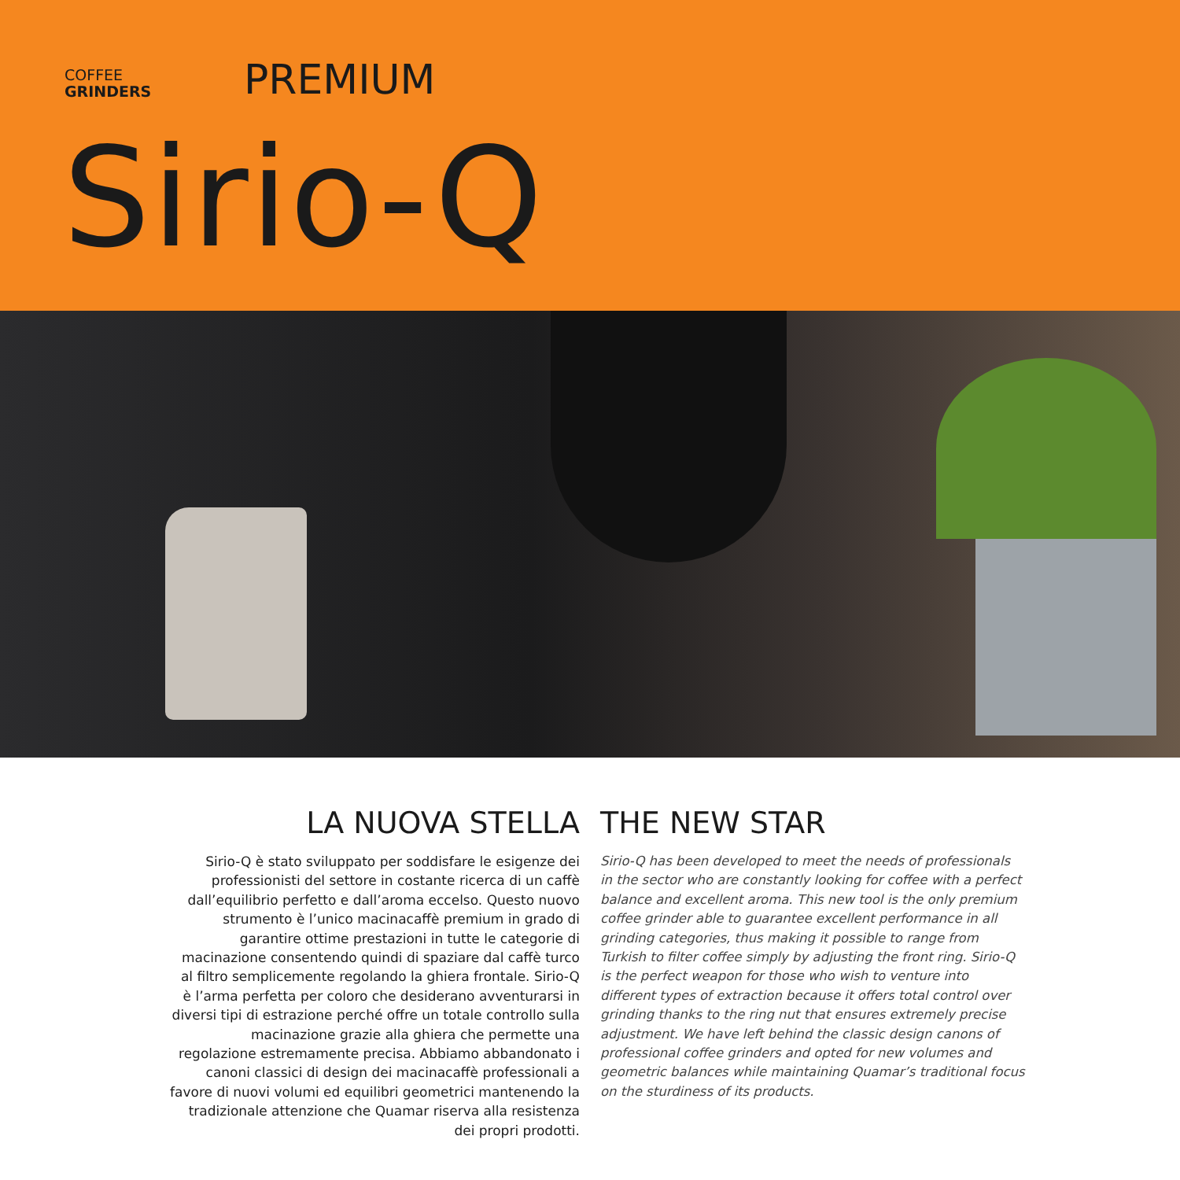COFFEE
GRINDERS
PREMIUM
Sirio-Q
LA NUOVA STELLA
Sirio-Q è stato sviluppato per soddisfare le esigenze dei professionisti del settore in costante ricerca di un caffè dall’equilibrio perfetto e dall’aroma eccelso. Questo nuovo strumento è l’unico macinacaffè premium in grado di garantire ottime prestazioni in tutte le categorie di macinazione consentendo quindi di spaziare dal caffè turco al filtro semplicemente regolando la ghiera frontale. Sirio-Q è l’arma perfetta per coloro che desiderano avventurarsi in diversi tipi di estrazione perché offre un totale controllo sulla macinazione grazie alla ghiera che permette una regolazione estremamente precisa. Abbiamo abbandonato i canoni classici di design dei macinacaffè professionali a favore di nuovi volumi ed equilibri geometrici mantenendo la tradizionale attenzione che Quamar riserva alla resistenza dei propri prodotti.
THE NEW STAR
Sirio-Q has been developed to meet the needs of professionals in the sector who are constantly looking for coffee with a perfect balance and excellent aroma. This new tool is the only premium coffee grinder able to guarantee excellent performance in all grinding categories, thus making it possible to range from Turkish to filter coffee simply by adjusting the front ring. Sirio-Q is the perfect weapon for those who wish to venture into different types of extraction because it offers total control over grinding thanks to the ring nut that ensures extremely precise adjustment. We have left behind the classic design canons of professional coffee grinders and opted for new volumes and geometric balances while maintaining Quamar’s traditional focus on the sturdiness of its products.